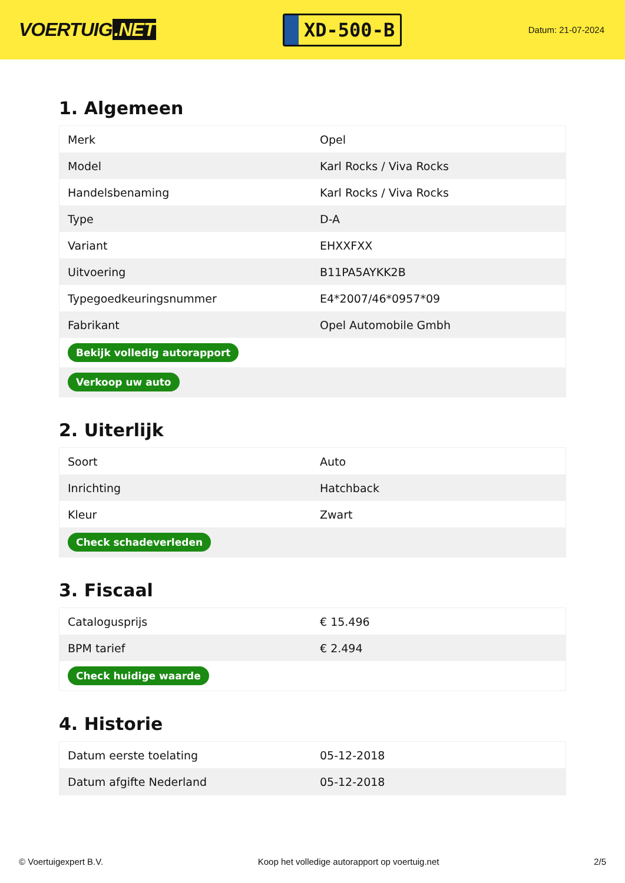VOERTUIG.NET
XD-500-B
Datum: 21-07-2024
1. Algemeen
| Merk | Opel |
| Model | Karl Rocks / Viva Rocks |
| Handelsbenaming | Karl Rocks / Viva Rocks |
| Type | D-A |
| Variant | EHXXFXX |
| Uitvoering | B11PA5AYKK2B |
| Typegoedkeuringsnummer | E4*2007/46*0957*09 |
| Fabrikant | Opel Automobile Gmbh |
| Bekijk volledig autorapport | |
| Verkoop uw auto | |
2. Uiterlijk
| Soort | Auto |
| Inrichting | Hatchback |
| Kleur | Zwart |
| Check schadeverleden | |
3. Fiscaal
| Catalogusprijs | € 15.496 |
| BPM tarief | € 2.494 |
| Check huidige waarde | |
4. Historie
| Datum eerste toelating | 05-12-2018 |
| Datum afgifte Nederland | 05-12-2018 |
© Voertuigexpert B.V. Koop het volledige autorapport op voertuig.net 2/5